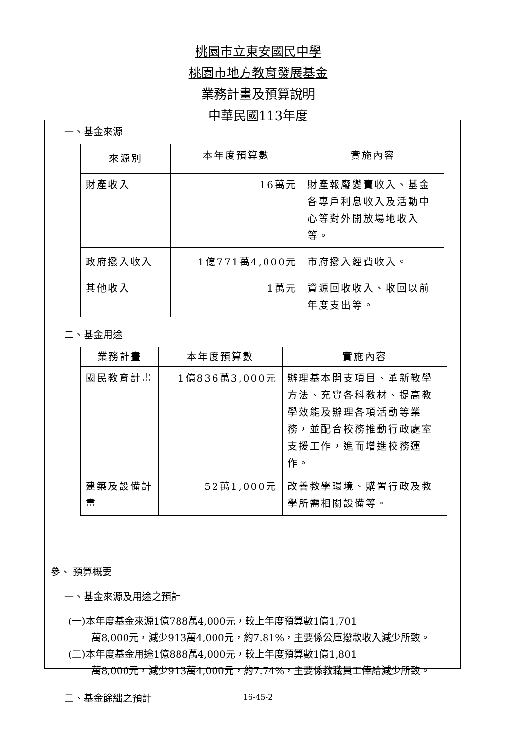桃園市立東安國民中學
桃園市地方教育發展基金
業務計畫及預算說明
中華民國113年度
一、基金來源
| 來源別 | 本年度預算數 | 實施內容 |
| --- | --- | --- |
| 財產收入 | 16萬元 | 財產報廢變賣收入、基金各專戶利息收入及活動中心等對外開放場地收入等。 |
| 政府撥入收入 | 1億771萬4,000元 | 市府撥入經費收入。 |
| 其他收入 | 1萬元 | 資源回收收入、收回以前年度支出等。 |
二、基金用途
| 業務計畫 | 本年度預算數 | 實施內容 |
| --- | --- | --- |
| 國民教育計畫 | 1億836萬3,000元 | 辦理基本開支項目、革新教學方法、充實各科教材、提高教學效能及辦理各項活動等業務，並配合校務推動行政處室支援工作，進而增進校務運作。 |
| 建築及設備計畫 | 52萬1,000元 | 改善教學環境、購置行政及教學所需相關設備等。 |
參、 預算概要
一、基金來源及用途之預計
(一)本年度基金來源1億788萬4,000元，較上年度預算數1億1,701
萬8,000元，減少913萬4,000元，約7.81%，主要係公庫撥款收入減少所致。
(二)本年度基金用途1億888萬4,000元，較上年度預算數1億1,801
萬8,000元，減少913萬4,000元，約7.74%，主要係教職員工俸給減少所致。
二、基金餘絀之預計
16-45-2